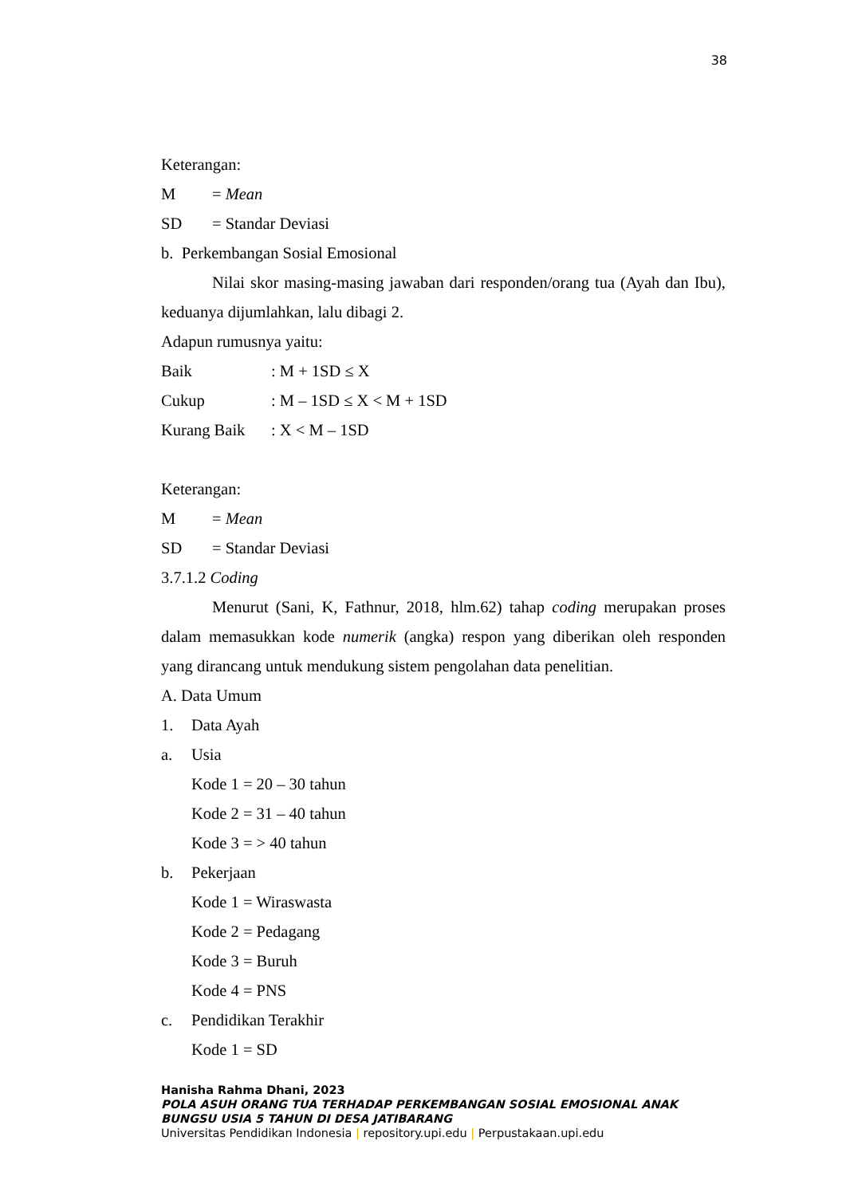38
Keterangan:
M = Mean
SD = Standar Deviasi
b. Perkembangan Sosial Emosional
Nilai skor masing-masing jawaban dari responden/orang tua (Ayah dan Ibu), keduanya dijumlahkan, lalu dibagi 2.
Adapun rumusnya yaitu:
Baik: M + 1SD ≤ X
Cukup: M – 1SD ≤ X < M + 1SD
Kurang Baik: X < M – 1SD
Keterangan:
M = Mean
SD = Standar Deviasi
3.7.1.2 Coding
Menurut (Sani, K, Fathnur, 2018, hlm.62) tahap coding merupakan proses dalam memasukkan kode numerik (angka) respon yang diberikan oleh responden yang dirancang untuk mendukung sistem pengolahan data penelitian.
A. Data Umum
1. Data Ayah
a. Usia
Kode 1 = 20 – 30 tahun
Kode 2 = 31 – 40 tahun
Kode 3 = > 40 tahun
b. Pekerjaan
Kode 1 = Wiraswasta
Kode 2 = Pedagang
Kode 3 = Buruh
Kode 4 = PNS
c. Pendidikan Terakhir
Kode 1 = SD
Hanisha Rahma Dhani, 2023
POLA ASUH ORANG TUA TERHADAP PERKEMBANGAN SOSIAL EMOSIONAL ANAK BUNGSU USIA 5 TAHUN DI DESA JATIBARANG
Universitas Pendidikan Indonesia | repository.upi.edu | Perpustakaan.upi.edu